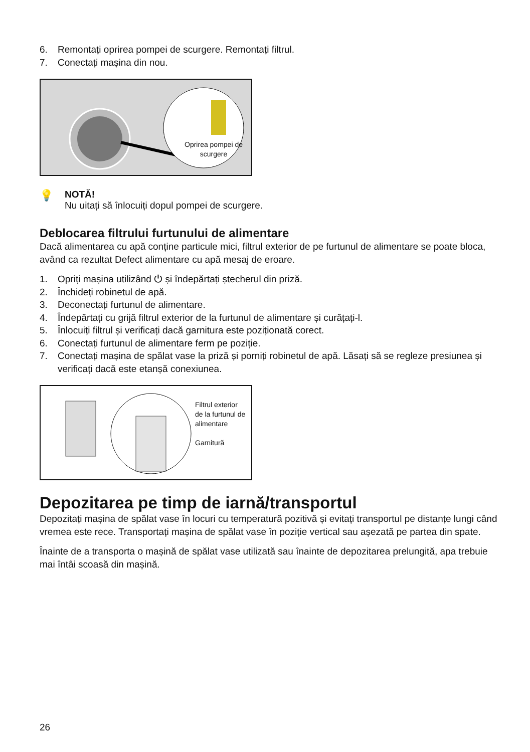6. Remontați oprirea pompei de scurgere. Remontați filtrul.
7. Conectați mașina din nou.
Oprirea pompei de scurgere
💡
NOTĂ!
Nu uitați să înlocuiți dopul pompei de scurgere.
Deblocarea filtrului furtunului de alimentare
Dacă alimentarea cu apă conține particule mici, filtrul exterior de pe furtunul de alimentare se poate bloca, având ca rezultat Defect alimentare cu apă mesaj de eroare.
1. Opriți mașina utilizând ⏻ și îndepărtați ștecherul din priză.
2. Închideți robinetul de apă.
3. Deconectați furtunul de alimentare.
4. Îndepărtați cu grijă filtrul exterior de la furtunul de alimentare și curățați-l.
5. Înlocuiți filtrul și verificați dacă garnitura este poziționată corect.
6. Conectați furtunul de alimentare ferm pe poziție.
7. Conectați mașina de spălat vase la priză și porniți robinetul de apă. Lăsați să se regleze presiunea și verificați dacă este etanșă conexiunea.
Filtrul exterior
de la furtunul de
alimentare
Garnitură
Depozitarea pe timp de iarnă/transportul
Depozitați mașina de spălat vase în locuri cu temperatură pozitivă și evitați transportul pe distanțe lungi când vremea este rece. Transportați mașina de spălat vase în poziție vertical sau așezată pe partea din spate.
Înainte de a transporta o mașină de spălat vase utilizată sau înainte de depozitarea prelungită, apa trebuie mai întâi scoasă din mașină.
26